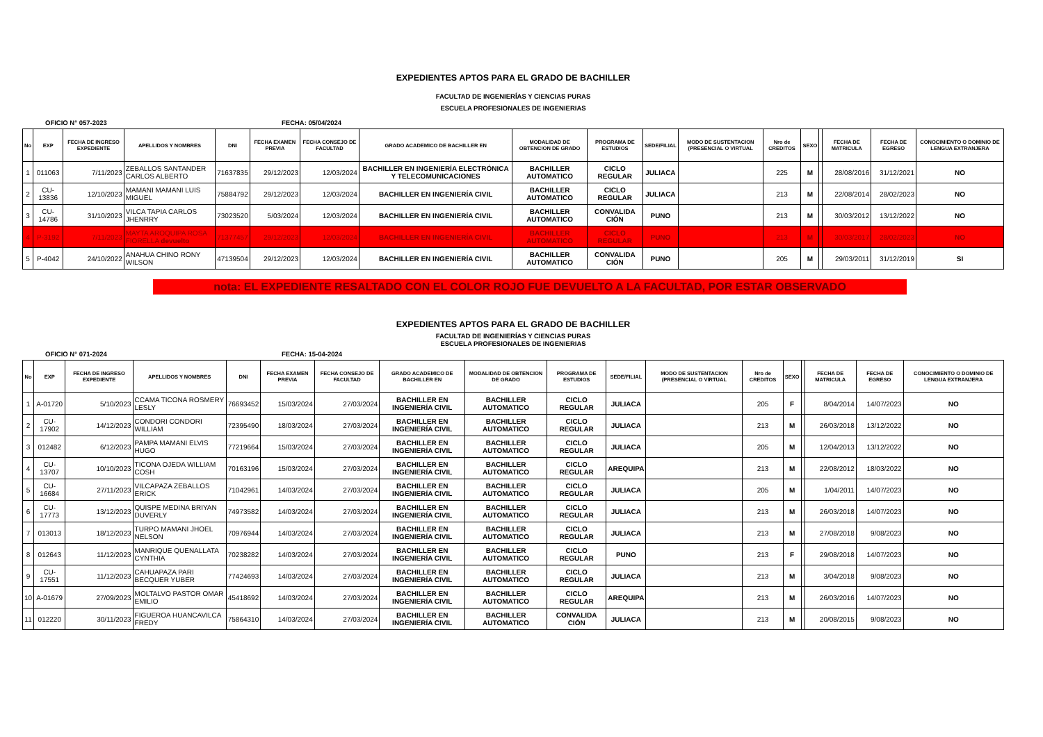EXPEDIENTES APTOS PARA EL GRADO DE BACHILLER
FACULTAD DE INGENIERÍAS Y CIENCIAS PURAS
ESCUELA PROFESIONALES DE INGENIERIAS
OFICIO N° 057-2023 FECHA: 05/04/2024
| No | EXP | FECHA DE INGRESO EXPEDIENTE | APELLIDOS Y NOMBRES | DNI | FECHA EXAMEN PREVIA | FECHA CONSEJO DE FACULTAD | GRADO ACADEMICO DE BACHILLER EN | MODALIDAD DE OBTENCION DE GRADO | PROGRAMA DE ESTUDIOS | SEDE/FILIAL | MODO DE SUSTENTACION (PRESENCIAL O VIRTUAL | Nro de CREDITOS | SEXO | | FECHA DE MATRICULA | FECHA DE EGRESO | CONOCIMIENTO O DOMINIO DE LENGUA EXTRANJERA |
| --- | --- | --- | --- | --- | --- | --- | --- | --- | --- | --- | --- | --- | --- | --- | --- | --- | --- |
| 1 | 011063 | 7/11/2023 | ZEBALLOS SANTANDER CARLOS ALBERTO | 71637835 | 29/12/2023 | 12/03/2024 | BACHILLER EN INGENIERÍA ELECTRÓNICA Y TELECOMUNICACIONES | BACHILLER AUTOMATICO | CICLO REGULAR | JULIACA | | 225 | M | | 28/08/2016 | 31/12/2021 | NO |
| 2 | CU-13836 | 12/10/2023 | MAMANI MAMANI LUIS MIGUEL | 75884792 | 29/12/2023 | 12/03/2024 | BACHILLER EN INGENIERÍA CIVIL | BACHILLER AUTOMATICO | CICLO REGULAR | JULIACA | | 213 | M | | 22/08/2014 | 28/02/2023 | NO |
| 3 | CU-14786 | 31/10/2023 | VILCA TAPIA CARLOS JHENRRY | 73023520 | 5/03/2024 | 12/03/2024 | BACHILLER EN INGENIERÍA CIVIL | BACHILLER AUTOMATICO | CONVALIDA CIÓN | PUNO | | 213 | M | | 30/03/2012 | 13/12/2022 | NO |
| 4 | P-3192 | 7/11/2023 | MAYTA AROQUIPA ROSA FIORELLA devuelto | 71377457 | 29/12/2023 | 12/03/2024 | BACHILLER EN INGENIERÍA CIVIL | BACHILLER AUTOMATICO | CICLO REGULAR | PUNO | | 213 | M | | 30/03/2017 | 28/02/2023 | NO |
| 5 | P-4042 | 24/10/2022 | ANAHUA CHINO RONY WILSON | 47139504 | 29/12/2023 | 12/03/2024 | BACHILLER EN INGENIERÍA CIVIL | BACHILLER AUTOMATICO | CONVALIDA CIÓN | PUNO | | 205 | M | | 29/03/2011 | 31/12/2019 | SI |
nota: EL EXPEDIENTE RESALTADO CON EL COLOR ROJO FUE DEVUELTO A LA FACULTAD, POR ESTAR OBSERVADO
EXPEDIENTES APTOS PARA EL GRADO DE BACHILLER
FACULTAD DE INGENIERÍAS Y CIENCIAS PURAS
ESCUELA PROFESIONALES DE INGENIERIAS
OFICIO N° 071-2024 FECHA: 15-04-2024
| No | EXP | FECHA DE INGRESO EXPEDIENTE | APELLIDOS Y NOMBRES | DNI | FECHA EXAMEN PREVIA | FECHA CONSEJO DE FACULTAD | GRADO ACADEMICO DE BACHILLER EN | MODALIDAD DE OBTENCION DE GRADO | PROGRAMA DE ESTUDIOS | SEDE/FILIAL | MODO DE SUSTENTACION (PRESENCIAL O VIRTUAL | Nro de CREDITOS | SEXO | | FECHA DE MATRICULA | FECHA DE EGRESO | CONOCIMIENTO O DOMINIO DE LENGUA EXTRANJERA |
| --- | --- | --- | --- | --- | --- | --- | --- | --- | --- | --- | --- | --- | --- | --- | --- | --- | --- |
| 1 | A-01720 | 5/10/2023 | CCAMA TICONA ROSMERY LESLY | 76693452 | 15/03/2024 | 27/03/2024 | BACHILLER EN INGENIERÍA CIVIL | BACHILLER AUTOMATICO | CICLO REGULAR | JULIACA | | 205 | F | | 8/04/2014 | 14/07/2023 | NO |
| 2 | CU-17902 | 14/12/2023 | CONDORI CONDORI WILLIAM | 72395490 | 18/03/2024 | 27/03/2024 | BACHILLER EN INGENIERÍA CIVIL | BACHILLER AUTOMATICO | CICLO REGULAR | JULIACA | | 213 | M | | 26/03/2018 | 13/12/2022 | NO |
| 3 | 012482 | 6/12/2023 | PAMPA MAMANI ELVIS HUGO | 77219664 | 15/03/2024 | 27/03/2024 | BACHILLER EN INGENIERÍA CIVIL | BACHILLER AUTOMATICO | CICLO REGULAR | JULIACA | | 205 | M | | 12/04/2013 | 13/12/2022 | NO |
| 4 | CU-13707 | 10/10/2023 | TICONA OJEDA WILLIAM COSH | 70163196 | 15/03/2024 | 27/03/2024 | BACHILLER EN INGENIERÍA CIVIL | BACHILLER AUTOMATICO | CICLO REGULAR | AREQUIPA | | 213 | M | | 22/08/2012 | 18/03/2022 | NO |
| 5 | CU-16684 | 27/11/2023 | VILCAPAZA ZEBALLOS ERICK | 71042961 | 14/03/2024 | 27/03/2024 | BACHILLER EN INGENIERÍA CIVIL | BACHILLER AUTOMATICO | CICLO REGULAR | JULIACA | | 205 | M | | 1/04/2011 | 14/07/2023 | NO |
| 6 | CU-17773 | 13/12/2023 | QUISPE MEDINA BRIYAN DUVERLY | 74973582 | 14/03/2024 | 27/03/2024 | BACHILLER EN INGENIERÍA CIVIL | BACHILLER AUTOMATICO | CICLO REGULAR | JULIACA | | 213 | M | | 26/03/2018 | 14/07/2023 | NO |
| 7 | 013013 | 18/12/2023 | TURPO MAMANI JHOEL NELSON | 70976944 | 14/03/2024 | 27/03/2024 | BACHILLER EN INGENIERÍA CIVIL | BACHILLER AUTOMATICO | CICLO REGULAR | JULIACA | | 213 | M | | 27/08/2018 | 9/08/2023 | NO |
| 8 | 012643 | 11/12/2023 | MANRIQUE QUENALLATA CYNTHIA | 70238282 | 14/03/2024 | 27/03/2024 | BACHILLER EN INGENIERÍA CIVIL | BACHILLER AUTOMATICO | CICLO REGULAR | PUNO | | 213 | F | | 29/08/2018 | 14/07/2023 | NO |
| 9 | CU-17551 | 11/12/2023 | CAHUAPAZA PARI BECQUER YUBER | 77424693 | 14/03/2024 | 27/03/2024 | BACHILLER EN INGENIERÍA CIVIL | BACHILLER AUTOMATICO | CICLO REGULAR | JULIACA | | 213 | M | | 3/04/2018 | 9/08/2023 | NO |
| 10 | A-01679 | 27/09/2023 | MOLTALVO PASTOR OMAR EMILIO | 45418692 | 14/03/2024 | 27/03/2024 | BACHILLER EN INGENIERÍA CIVIL | BACHILLER AUTOMATICO | CICLO REGULAR | AREQUIPA | | 213 | M | | 26/03/2016 | 14/07/2023 | NO |
| 11 | 012220 | 30/11/2023 | FIGUEROA HUANCAVILCA FREDY | 75864310 | 14/03/2024 | 27/03/2024 | BACHILLER EN INGENIERÍA CIVIL | BACHILLER AUTOMATICO | CONVALIDA CIÓN | JULIACA | | 213 | M | | 20/08/2015 | 9/08/2023 | NO |